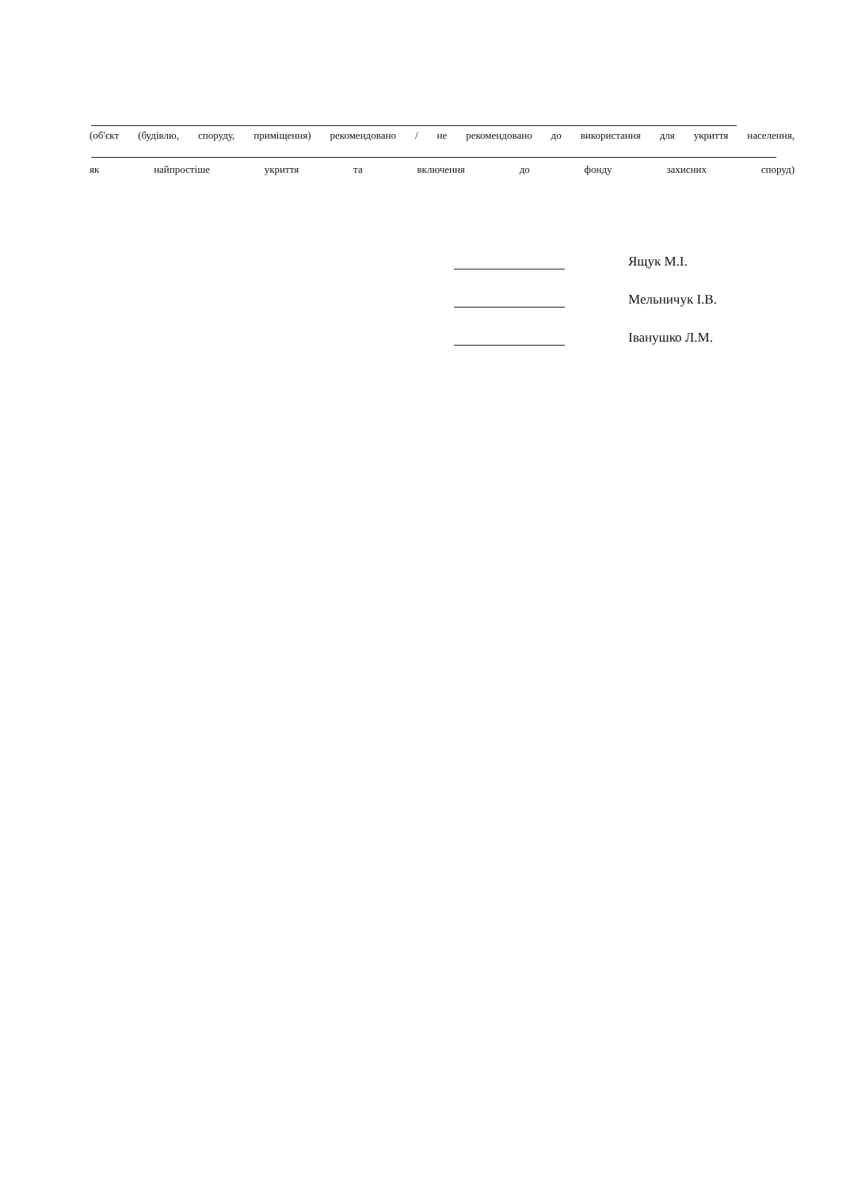(об'єкт (будівлю, споруду, приміщення) рекомендовано / не рекомендовано до використання для укриття населення,
як найпростіше укриття та включення до фонду захисних споруд)
Ящук М.І.
Мельничук І.В.
Іванушко Л.М.